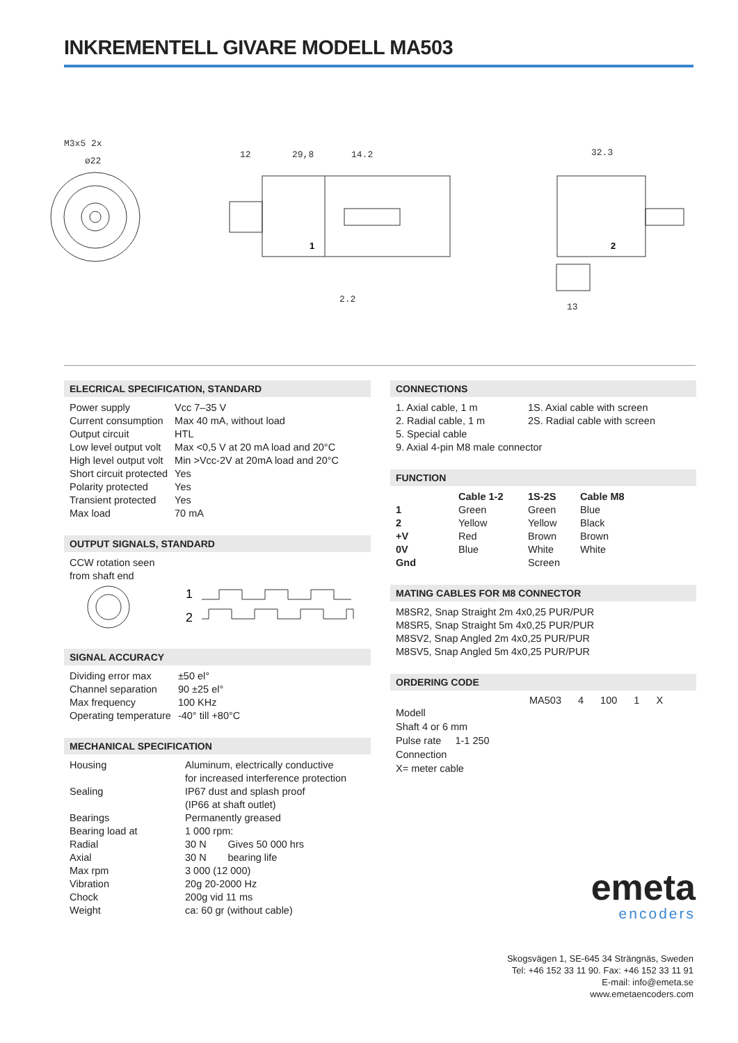INKREMENTELL GIVARE MODELL MA503
M3x5 2x
ø22
12
29,8
14.2
2.2
1
32.3
13
2
ELECRICAL SPECIFICATION, STANDARD
| Power supply | Vcc 7–35 V |
| Current consumption | Max 40 mA, without load |
| Output circuit | HTL |
| Low level output volt | Max <0,5 V at 20 mA load and 20°C |
| High level output volt | Min >Vcc-2V at 20mA load and 20°C |
| Short circuit protected | Yes |
| Polarity protected | Yes |
| Transient protected | Yes |
| Max load | 70 mA |
OUTPUT SIGNALS, STANDARD
CCW rotation seen
from shaft end
1
2
SIGNAL ACCURACY
| Dividing error max | ±50 el° |
| Channel separation | 90 ±25 el° |
| Max frequency | 100 KHz |
| Operating temperature | -40° till +80°C |
MECHANICAL SPECIFICATION
| Housing | Aluminum, electrically conductive for increased interference protection | |
| Sealing | IP67 dust and splash proof (IP66 at shaft outlet) | |
| Bearings | Permanently greased | |
| Bearing load at | 1 000 rpm: | |
| Radial | 30 N | Gives 50 000 hrs |
| Axial | 30 N | bearing life |
| Max rpm | 3 000 (12 000) | |
| Vibration | 20g 20-2000 Hz | |
| Chock | 200g vid 11 ms | |
| Weight | ca: 60 gr (without cable) | |
CONNECTIONS
| 1. Axial cable, 1 m | 1S. Axial cable with screen |
| 2. Radial cable, 1 m | 2S. Radial cable with screen |
| 5. Special cable | |
| 9. Axial 4-pin M8 male connector | |
FUNCTION
| | Cable 1-2 | 1S-2S | Cable M8 |
| --- | --- | --- | --- |
| 1 | Green | Green | Blue |
| 2 | Yellow | Yellow | Black |
| +V | Red | Brown | Brown |
| 0V | Blue | White | White |
| Gnd | | Screen | |
MATING CABLES FOR M8 CONNECTOR
M8SR2, Snap Straight 2m 4x0,25 PUR/PUR
M8SR5, Snap Straight 5m 4x0,25 PUR/PUR
M8SV2, Snap Angled 2m 4x0,25 PUR/PUR
M8SV5, Snap Angled 5m 4x0,25 PUR/PUR
ORDERING CODE
MA503 4 100 1 X
Modell
Shaft 4 or 6 mm
Pulse rate 1-1 250
Connection
X= meter cable
emeta
encoders
Skogsvägen 1, SE-645 34 Strängnäs, Sweden
Tel: +46 152 33 11 90. Fax: +46 152 33 11 91
E-mail: info@emeta.se
www.emetaencoders.com